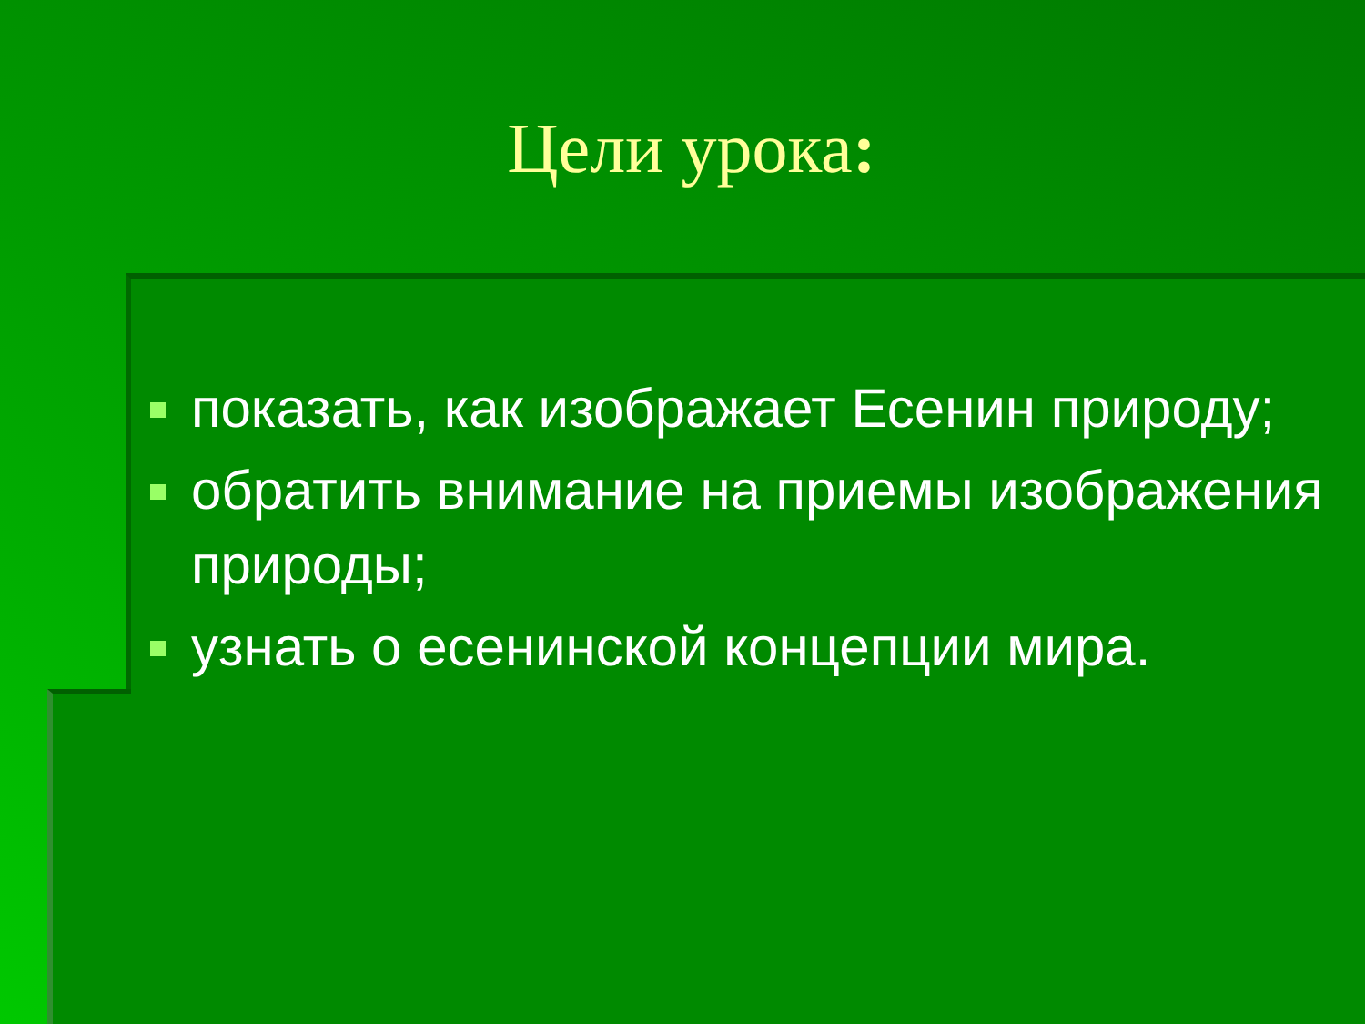Цели урока:
показать, как изображает Есенин природу;
обратить внимание на приемы изображения природы;
узнать о есенинской концепции мира.